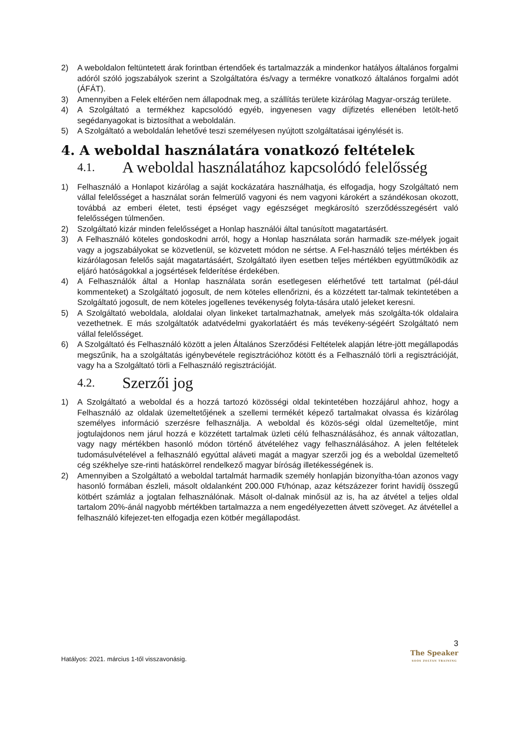2) A weboldalon feltüntetett árak forintban értendőek és tartalmazzák a mindenkor hatályos általános forgalmi adóról szóló jogszabályok szerint a Szolgáltatóra és/vagy a termékre vonatkozó általános forgalmi adót (ÁFÁT).
3) Amennyiben a Felek eltérően nem állapodnak meg, a szállítás területe kizárólag Magyar-ország területe.
4) A Szolgáltató a termékhez kapcsolódó egyéb, ingyenesen vagy díjfizetés ellenében letölt-hető segédanyagokat is biztosíthat a weboldalán.
5) A Szolgáltató a weboldalán lehetővé teszi személyesen nyújtott szolgáltatásai igénylését is.
4. A weboldal használatára vonatkozó feltételek
4.1. A weboldal használatához kapcsolódó felelősség
1) Felhasználó a Honlapot kizárólag a saját kockázatára használhatja, és elfogadja, hogy Szolgáltató nem vállal felelősséget a használat során felmerülő vagyoni és nem vagyoni károkért a szándékosan okozott, továbbá az emberi életet, testi épséget vagy egészséget megkárosító szerződésszegésért való felelősségen túlmenően.
2) Szolgáltató kizár minden felelősséget a Honlap használói által tanúsított magatartásért.
3) A Felhasználó köteles gondoskodni arról, hogy a Honlap használata során harmadik sze-mélyek jogait vagy a jogszabályokat se közvetlenül, se közvetett módon ne sértse. A Fel-használó teljes mértékben és kizárólagosan felelős saját magatartásáért, Szolgáltató ilyen esetben teljes mértékben együttműködik az eljáró hatóságokkal a jogsértések felderítése érdekében.
4) A Felhasználók által a Honlap használata során esetlegesen elérhetővé tett tartalmat (pél-dául kommenteket) a Szolgáltató jogosult, de nem köteles ellenőrizni, és a közzétett tar-talmak tekintetében a Szolgáltató jogosult, de nem köteles jogellenes tevékenység folyta-tására utaló jeleket keresni.
5) A Szolgáltató weboldala, aloldalai olyan linkeket tartalmazhatnak, amelyek más szolgálta-tók oldalaira vezethetnek. E más szolgáltatók adatvédelmi gyakorlatáért és más tevékeny-ségéért Szolgáltató nem vállal felelősséget.
6) A Szolgáltató és Felhasználó között a jelen Általános Szerződési Feltételek alapján létre-jött megállapodás megszűnik, ha a szolgáltatás igénybevétele regisztrációhoz kötött és a Felhasználó törli a regisztrációját, vagy ha a Szolgáltató törli a Felhasználó regisztrációját.
4.2. Szerzői jog
1) A Szolgáltató a weboldal és a hozzá tartozó közösségi oldal tekintetében hozzájárul ahhoz, hogy a Felhasználó az oldalak üzemeltetőjének a szellemi termékét képező tartalmakat olvassa és kizárólag személyes információ szerzésre felhasználja. A weboldal és közös-ségi oldal üzemeltetője, mint jogtulajdonos nem járul hozzá e közzétett tartalmak üzleti célú felhasználásához, és annak változatlan, vagy nagy mértékben hasonló módon történő átvételéhez vagy felhasználásához. A jelen feltételek tudomásulvételével a felhasználó egyúttal aláveti magát a magyar szerzői jog és a weboldal üzemeltető cég székhelye sze-rinti hatáskörrel rendelkező magyar bíróság illetékességének is.
2) Amennyiben a Szolgáltató a weboldal tartalmát harmadik személy honlapján bizonyítha-tóan azonos vagy hasonló formában észleli, másolt oldalanként 200.000 Ft/hónap, azaz kétszázezer forint havidíj összegű kötbért számláz a jogtalan felhasználónak. Másolt ol-dalnak minősül az is, ha az átvétel a teljes oldal tartalom 20%-ánál nagyobb mértékben tartalmazza a nem engedélyezetten átvett szöveget. Az átvétellel a felhasználó kifejezet-ten elfogadja ezen kötbér megállapodást.
3
Hatályos: 2021. március 1-től visszavonásig.
The Speaker
SOÓS ZOLTÁN TRAINING